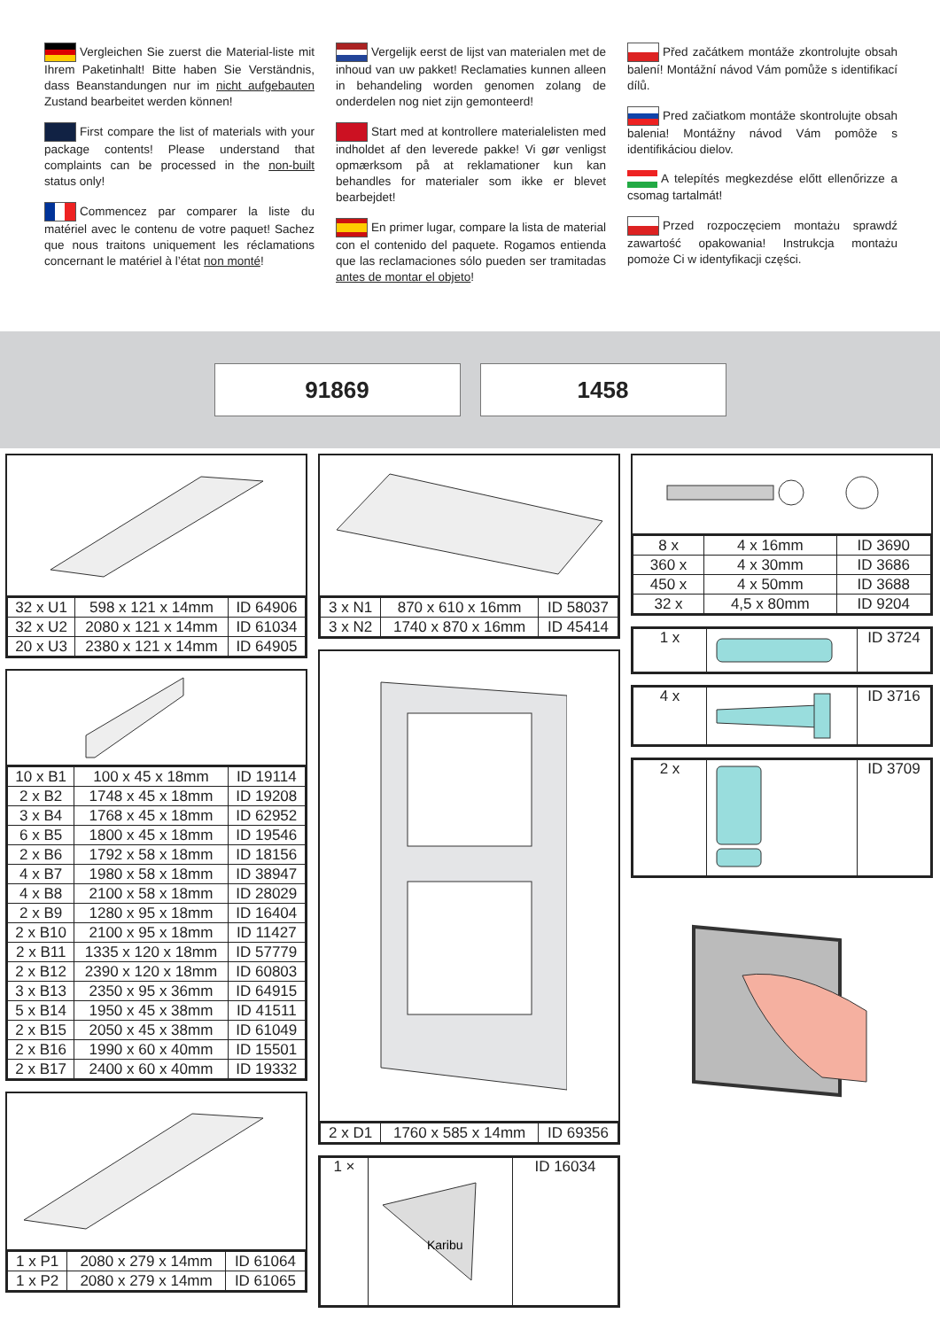Vergleichen Sie zuerst die Material-liste mit Ihrem Paketinhalt! Bitte haben Sie Verständnis, dass Beanstandungen nur im nicht aufgebauten Zustand bearbeitet werden können!
First compare the list of materials with your package contents! Please understand that complaints can be processed in the non-built status only!
Commencez par comparer la liste du matériel avec le contenu de votre paquet! Sachez que nous traitons uniquement les réclamations concernant le matériel à l’état non monté!
Vergelijk eerst de lijst van materialen met de inhoud van uw pakket! Reclamaties kunnen alleen in behandeling worden genomen zolang de onderdelen nog niet zijn gemonteerd!
Start med at kontrollere materialelisten med indholdet af den leverede pakke! Vi gør venligst opmærksom på at reklamationer kun kan behandles for materialer som ikke er blevet bearbejdet!
En primer lugar, compare la lista de material con el contenido del paquete. Rogamos entienda que las reclamaciones sólo pueden ser tramitadas antes de montar el objeto!
Před začátkem montáže zkontrolujte obsah balení! Montážní návod Vám pomůže s identifikací dílů.
Pred začiatkom montáže skontrolujte obsah balenia! Montážny návod Vám pomôže s identifikáciou dielov.
A telepítés megkezdése előtt ellenőrizze a csomag tartalmát!
Przed rozpoczęciem montażu sprawdź zawartość opakowania! Instrukcja montażu pomoże Ci w identyfikacji części.
91869 1458
| 32 x U1 | 598 x 121 x 14mm | ID 64906 |
| 32 x U2 | 2080 x 121 x 14mm | ID 61034 |
| 20 x U3 | 2380 x 121 x 14mm | ID 64905 |
| 10 x B1 | 100 x 45 x 18mm | ID 19114 |
| 2 x B2 | 1748 x 45 x 18mm | ID 19208 |
| 3 x B4 | 1768 x 45 x 18mm | ID 62952 |
| 6 x B5 | 1800 x 45 x 18mm | ID 19546 |
| 2 x B6 | 1792 x 58 x 18mm | ID 18156 |
| 4 x B7 | 1980 x 58 x 18mm | ID 38947 |
| 4 x B8 | 2100 x 58 x 18mm | ID 28029 |
| 2 x B9 | 1280 x 95 x 18mm | ID 16404 |
| 2 x B10 | 2100 x 95 x 18mm | ID 11427 |
| 2 x B11 | 1335 x 120 x 18mm | ID 57779 |
| 2 x B12 | 2390 x 120 x 18mm | ID 60803 |
| 3 x B13 | 2350 x 95 x 36mm | ID 64915 |
| 5 x B14 | 1950 x 45 x 38mm | ID 41511 |
| 2 x B15 | 2050 x 45 x 38mm | ID 61049 |
| 2 x B16 | 1990 x 60 x 40mm | ID 15501 |
| 2 x B17 | 2400 x 60 x 40mm | ID 19332 |
| 1 x P1 | 2080 x 279 x 14mm | ID 61064 |
| 1 x P2 | 2080 x 279 x 14mm | ID 61065 |
| 3 x N1 | 870 x 610 x 16mm | ID 58037 |
| 3 x N2 | 1740 x 870 x 16mm | ID 45414 |
| 2 x D1 | 1760 x 585 x 14mm | ID 69356 |
| 1 × | Karibu | ID 16034 |
| 8 x | 4 x 16mm | ID 3690 |
| 360 x | 4 x 30mm | ID 3686 |
| 450 x | 4 x 50mm | ID 3688 |
| 32 x | 4,5 x 80mm | ID 9204 |
| 1 x | | ID 3724 |
| 4 x | | ID 3716 |
| 2 x | | ID 3709 |